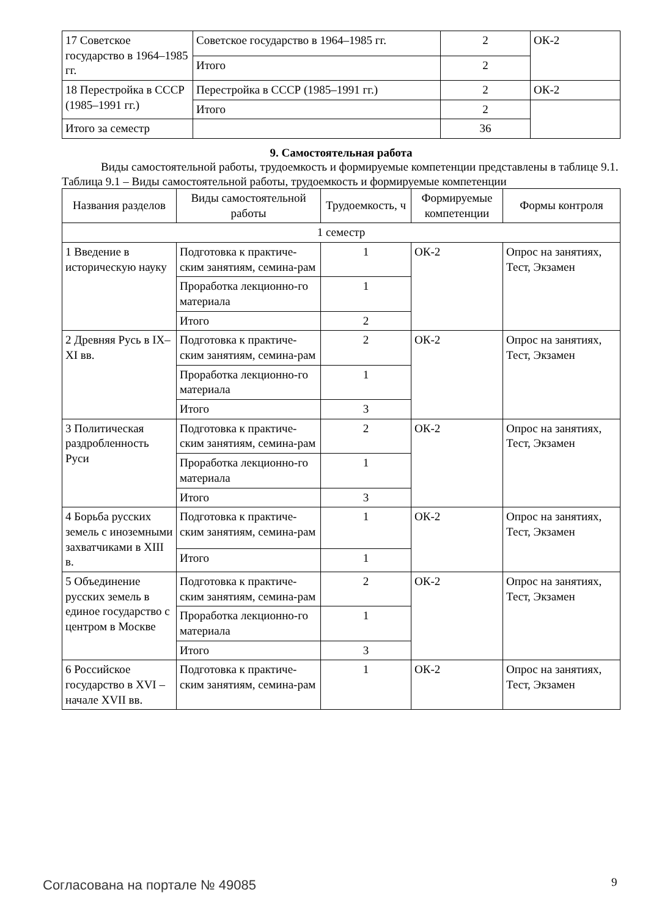| 17 Советское государство в 1964–1985 гг. | Советское государство в 1964–1985 гг. | 2 | ОК-2 |
| | Итого | 2 | |
| 18 Перестройка в СССР (1985–1991 гг.) | Перестройка в СССР (1985–1991 гг.) | 2 | ОК-2 |
| | Итого | 2 | |
| Итого за семестр | | 36 | |
9. Самостоятельная работа
Виды самостоятельной работы, трудоемкость и формируемые компетенции представлены в таблице 9.1.
Таблица 9.1 – Виды самостоятельной работы, трудоемкость и формируемые компетенции
| Названия разделов | Виды самостоятельной работы | Трудоемкость, ч | Формируемые компетенции | Формы контроля |
| --- | --- | --- | --- | --- |
| 1 семестр | | | | |
| 1 Введение в историческую науку | Подготовка к практиче-ским занятиям, семина-рам | 1 | ОК-2 | Опрос на занятиях, Тест, Экзамен |
| | Проработка лекционно-го материала | 1 | | |
| | Итого | 2 | | |
| 2 Древняя Русь в IX–XI вв. | Подготовка к практиче-ским занятиям, семина-рам | 2 | ОК-2 | Опрос на занятиях, Тест, Экзамен |
| | Проработка лекционно-го материала | 1 | | |
| | Итого | 3 | | |
| 3 Политическая раздробленность Руси | Подготовка к практиче-ским занятиям, семина-рам | 2 | ОК-2 | Опрос на занятиях, Тест, Экзамен |
| | Проработка лекционно-го материала | 1 | | |
| | Итого | 3 | | |
| 4 Борьба русских земель с иноземными захватчиками в XIII в. | Подготовка к практиче-ским занятиям, семина-рам | 1 | ОК-2 | Опрос на занятиях, Тест, Экзамен |
| | Итого | 1 | | |
| 5 Объединение русских земель в единое государство с центром в Москве | Подготовка к практиче-ским занятиям, семина-рам | 2 | ОК-2 | Опрос на занятиях, Тест, Экзамен |
| | Проработка лекционно-го материала | 1 | | |
| | Итого | 3 | | |
| 6 Российское государство в XVI – начале XVII вв. | Подготовка к практиче-ским занятиям, семина-рам | 1 | ОК-2 | Опрос на занятиях, Тест, Экзамен |
Согласована на портале № 49085 9